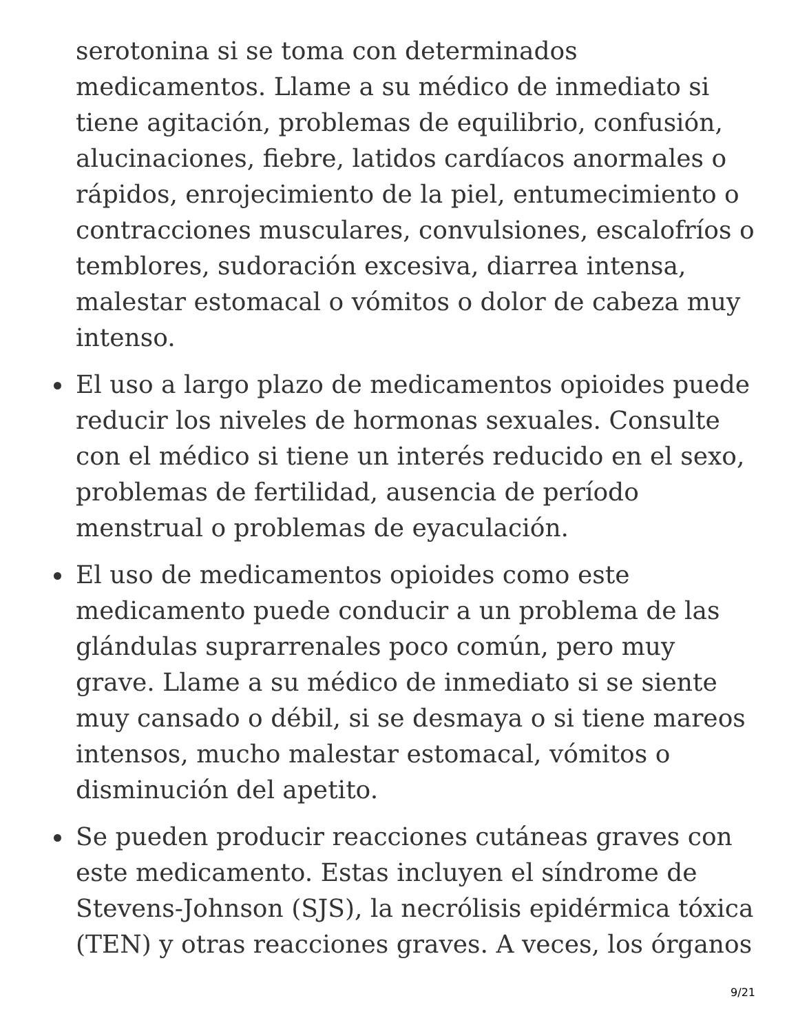serotonina si se toma con determinados medicamentos. Llame a su médico de inmediato si tiene agitación, problemas de equilibrio, confusión, alucinaciones, fiebre, latidos cardíacos anormales o rápidos, enrojecimiento de la piel, entumecimiento o contracciones musculares, convulsiones, escalofríos o temblores, sudoración excesiva, diarrea intensa, malestar estomacal o vómitos o dolor de cabeza muy intenso.
El uso a largo plazo de medicamentos opioides puede reducir los niveles de hormonas sexuales. Consulte con el médico si tiene un interés reducido en el sexo, problemas de fertilidad, ausencia de período menstrual o problemas de eyaculación.
El uso de medicamentos opioides como este medicamento puede conducir a un problema de las glándulas suprarrenales poco común, pero muy grave. Llame a su médico de inmediato si se siente muy cansado o débil, si se desmaya o si tiene mareos intensos, mucho malestar estomacal, vómitos o disminución del apetito.
Se pueden producir reacciones cutáneas graves con este medicamento. Estas incluyen el síndrome de Stevens-Johnson (SJS), la necrólisis epidérmica tóxica (TEN) y otras reacciones graves. A veces, los órganos
9/21